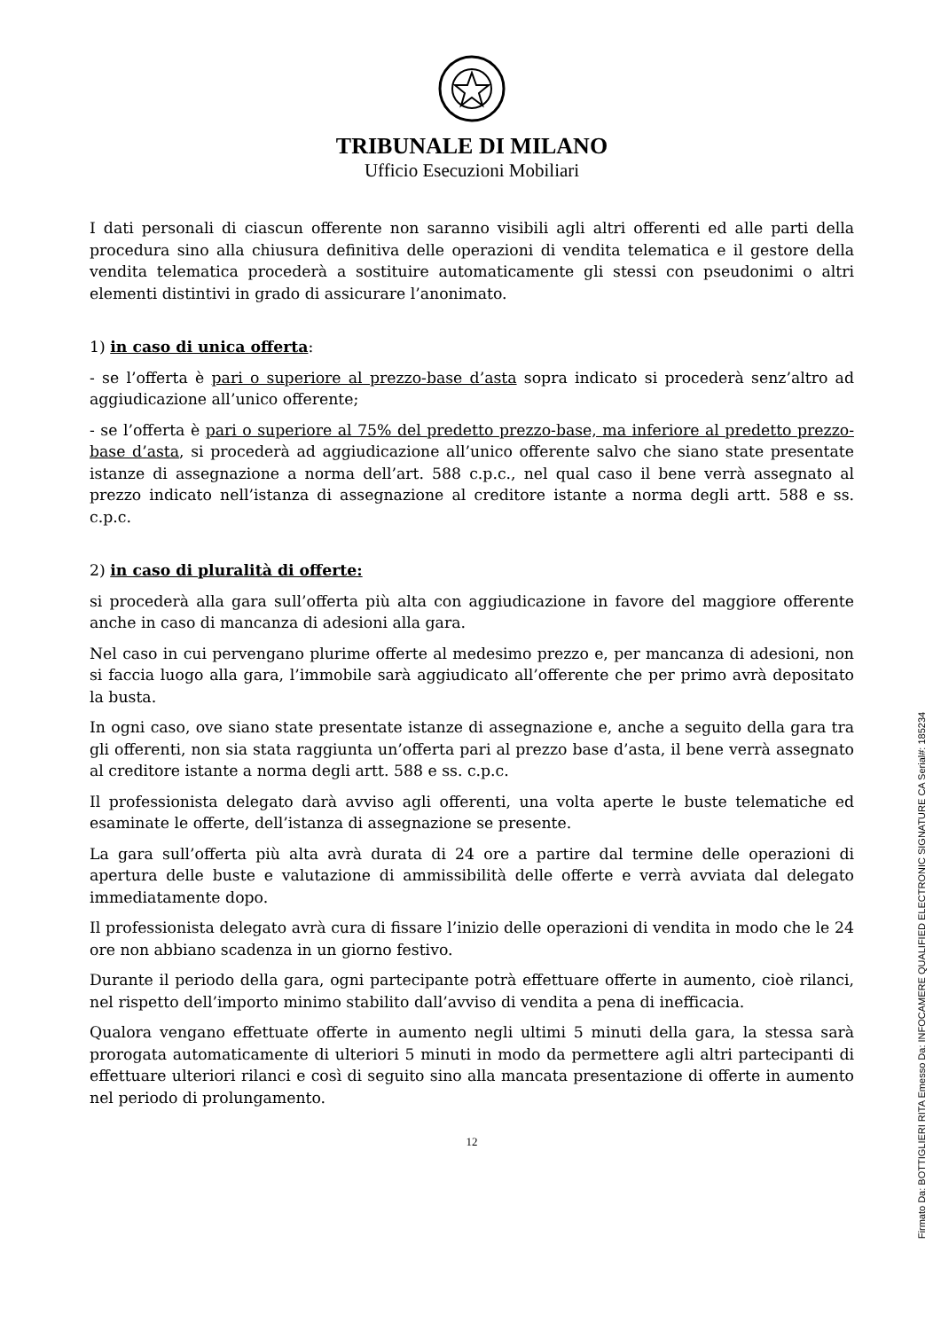TRIBUNALE DI MILANO
Ufficio Esecuzioni Mobiliari
I dati personali di ciascun offerente non saranno visibili agli altri offerenti ed alle parti della procedura sino alla chiusura definitiva delle operazioni di vendita telematica e il gestore della vendita telematica procederà a sostituire automaticamente gli stessi con pseudonimi o altri elementi distintivi in grado di assicurare l’anonimato.
1) in caso di unica offerta:
- se l’offerta è pari o superiore al prezzo-base d’asta sopra indicato si procederà senz’altro ad aggiudicazione all’unico offerente;
- se l’offerta è pari o superiore al 75% del predetto prezzo-base, ma inferiore al predetto prezzo-base d’asta, si procederà ad aggiudicazione all’unico offerente salvo che siano state presentate istanze di assegnazione a norma dell’art. 588 c.p.c., nel qual caso il bene verrà assegnato al prezzo indicato nell’istanza di assegnazione al creditore istante a norma degli artt. 588 e ss. c.p.c.
2) in caso di pluralità di offerte:
si procederà alla gara sull’offerta più alta con aggiudicazione in favore del maggiore offerente anche in caso di mancanza di adesioni alla gara.
Nel caso in cui pervengano plurime offerte al medesimo prezzo e, per mancanza di adesioni, non si faccia luogo alla gara, l’immobile sarà aggiudicato all’offerente che per primo avrà depositato la busta.
In ogni caso, ove siano state presentate istanze di assegnazione e, anche a seguito della gara tra gli offerenti, non sia stata raggiunta un’offerta pari al prezzo base d’asta, il bene verrà assegnato al creditore istante a norma degli artt. 588 e ss. c.p.c.
Il professionista delegato darà avviso agli offerenti, una volta aperte le buste telematiche ed esaminate le offerte, dell’istanza di assegnazione se presente.
La gara sull’offerta più alta avrà durata di 24 ore a partire dal termine delle operazioni di apertura delle buste e valutazione di ammissibilità delle offerte e verrà avviata dal delegato immediatamente dopo.
Il professionista delegato avrà cura di fissare l’inizio delle operazioni di vendita in modo che le 24 ore non abbiano scadenza in un giorno festivo.
Durante il periodo della gara, ogni partecipante potrà effettuare offerte in aumento, cioè rilanci, nel rispetto dell’importo minimo stabilito dall’avviso di vendita a pena di inefficacia.
Qualora vengano effettuate offerte in aumento negli ultimi 5 minuti della gara, la stessa sarà prorogata automaticamente di ulteriori 5 minuti in modo da permettere agli altri partecipanti di effettuare ulteriori rilanci e così di seguito sino alla mancata presentazione di offerte in aumento nel periodo di prolungamento.
12
Firmato Da: BOTTIGLIERI RITA Emesso Da: INFOCAMERE QUALIFIED ELECTRONIC SIGNATURE CA Serial#: 185234